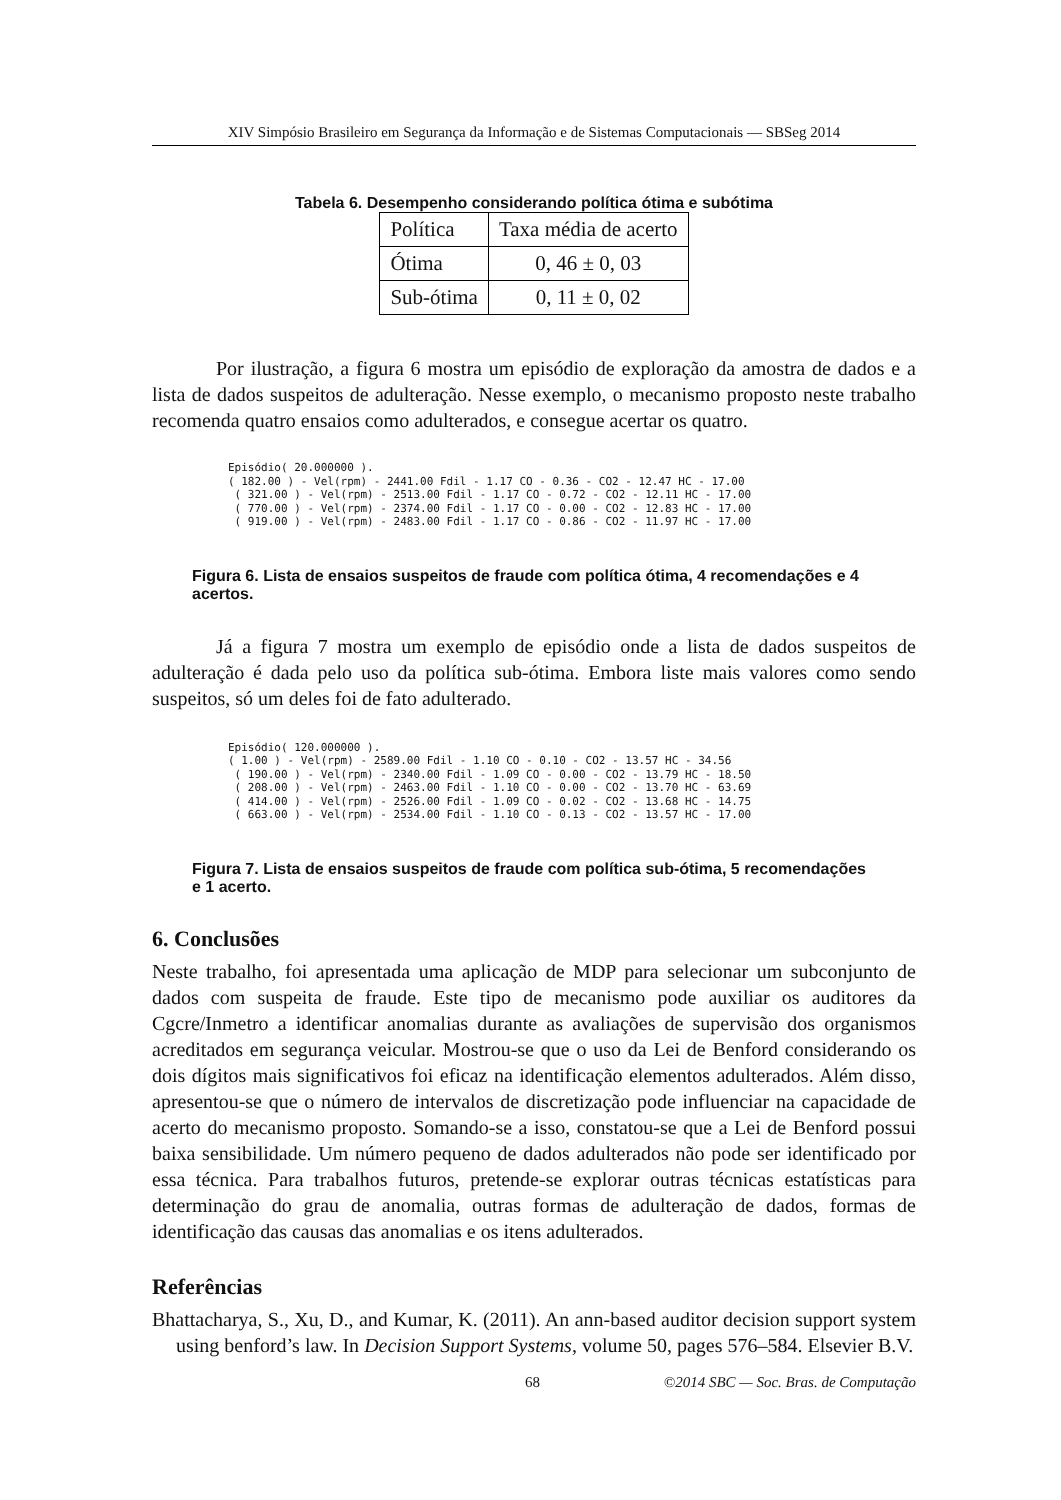XIV Simpósio Brasileiro em Segurança da Informação e de Sistemas Computacionais — SBSeg 2014
Tabela 6. Desempenho considerando política ótima e subótima
| Política | Taxa média de acerto |
| Ótima | 0, 46 ± 0, 03 |
| Sub-ótima | 0, 11 ± 0, 02 |
Por ilustração, a figura 6 mostra um episódio de exploração da amostra de dados e a lista de dados suspeitos de adulteração. Nesse exemplo, o mecanismo proposto neste trabalho recomenda quatro ensaios como adulterados, e consegue acertar os quatro.
Episódio( 20.000000 ).
( 182.00 ) - Vel(rpm) - 2441.00 Fdil - 1.17 CO - 0.36 - CO2 - 12.47 HC - 17.00
 ( 321.00 ) - Vel(rpm) - 2513.00 Fdil - 1.17 CO - 0.72 - CO2 - 12.11 HC - 17.00
 ( 770.00 ) - Vel(rpm) - 2374.00 Fdil - 1.17 CO - 0.00 - CO2 - 12.83 HC - 17.00
 ( 919.00 ) - Vel(rpm) - 2483.00 Fdil - 1.17 CO - 0.86 - CO2 - 11.97 HC - 17.00
Figura 6. Lista de ensaios suspeitos de fraude com política ótima, 4 recomendações e 4 acertos.
Já a figura 7 mostra um exemplo de episódio onde a lista de dados suspeitos de adulteração é dada pelo uso da política sub-ótima. Embora liste mais valores como sendo suspeitos, só um deles foi de fato adulterado.
Episódio( 120.000000 ).
( 1.00 ) - Vel(rpm) - 2589.00 Fdil - 1.10 CO - 0.10 - CO2 - 13.57 HC - 34.56
 ( 190.00 ) - Vel(rpm) - 2340.00 Fdil - 1.09 CO - 0.00 - CO2 - 13.79 HC - 18.50
 ( 208.00 ) - Vel(rpm) - 2463.00 Fdil - 1.10 CO - 0.00 - CO2 - 13.70 HC - 63.69
 ( 414.00 ) - Vel(rpm) - 2526.00 Fdil - 1.09 CO - 0.02 - CO2 - 13.68 HC - 14.75
 ( 663.00 ) - Vel(rpm) - 2534.00 Fdil - 1.10 CO - 0.13 - CO2 - 13.57 HC - 17.00
Figura 7. Lista de ensaios suspeitos de fraude com política sub-ótima, 5 recomendações e 1 acerto.
6. Conclusões
Neste trabalho, foi apresentada uma aplicação de MDP para selecionar um subconjunto de dados com suspeita de fraude. Este tipo de mecanismo pode auxiliar os auditores da Cgcre/Inmetro a identificar anomalias durante as avaliações de supervisão dos organismos acreditados em segurança veicular. Mostrou-se que o uso da Lei de Benford considerando os dois dígitos mais significativos foi eficaz na identificação elementos adulterados. Além disso, apresentou-se que o número de intervalos de discretização pode influenciar na capacidade de acerto do mecanismo proposto. Somando-se a isso, constatou-se que a Lei de Benford possui baixa sensibilidade. Um número pequeno de dados adulterados não pode ser identificado por essa técnica. Para trabalhos futuros, pretende-se explorar outras técnicas estatísticas para determinação do grau de anomalia, outras formas de adulteração de dados, formas de identificação das causas das anomalias e os itens adulterados.
Referências
Bhattacharya, S., Xu, D., and Kumar, K. (2011). An ann-based auditor decision support system using benford’s law. In Decision Support Systems, volume 50, pages 576–584. Elsevier B.V.
68 ©2014 SBC — Soc. Bras. de Computação